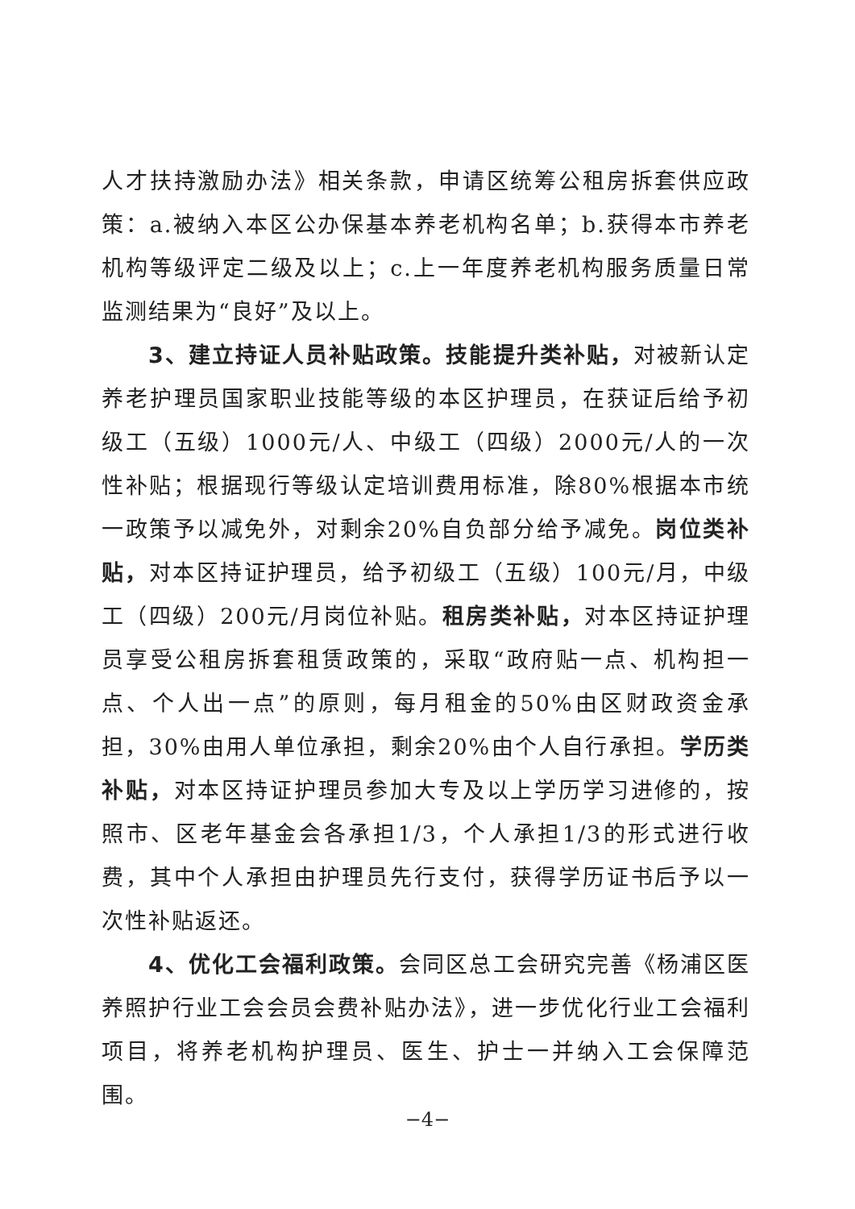人才扶持激励办法》相关条款，申请区统筹公租房拆套供应政策：a.被纳入本区公办保基本养老机构名单；b.获得本市养老机构等级评定二级及以上；c.上一年度养老机构服务质量日常监测结果为“良好”及以上。
3、建立持证人员补贴政策。技能提升类补贴，对被新认定养老护理员国家职业技能等级的本区护理员，在获证后给予初级工（五级）1000元/人、中级工（四级）2000元/人的一次性补贴；根据现行等级认定培训费用标准，除80%根据本市统一政策予以减免外，对剩余20%自负部分给予减免。岗位类补贴，对本区持证护理员，给予初级工（五级）100元/月，中级工（四级）200元/月岗位补贴。租房类补贴，对本区持证护理员享受公租房拆套租赁政策的，采取“政府贴一点、机构担一点、个人出一点”的原则，每月租金的50%由区财政资金承担，30%由用人单位承担，剩余20%由个人自行承担。学历类补贴，对本区持证护理员参加大专及以上学历学习进修的，按照市、区老年基金会各承担1/3，个人承担1/3的形式进行收费，其中个人承担由护理员先行支付，获得学历证书后予以一次性补贴返还。
4、优化工会福利政策。会同区总工会研究完善《杨浦区医养照护行业工会会员会费补贴办法》，进一步优化行业工会福利项目，将养老机构护理员、医生、护士一并纳入工会保障范围。
−4−